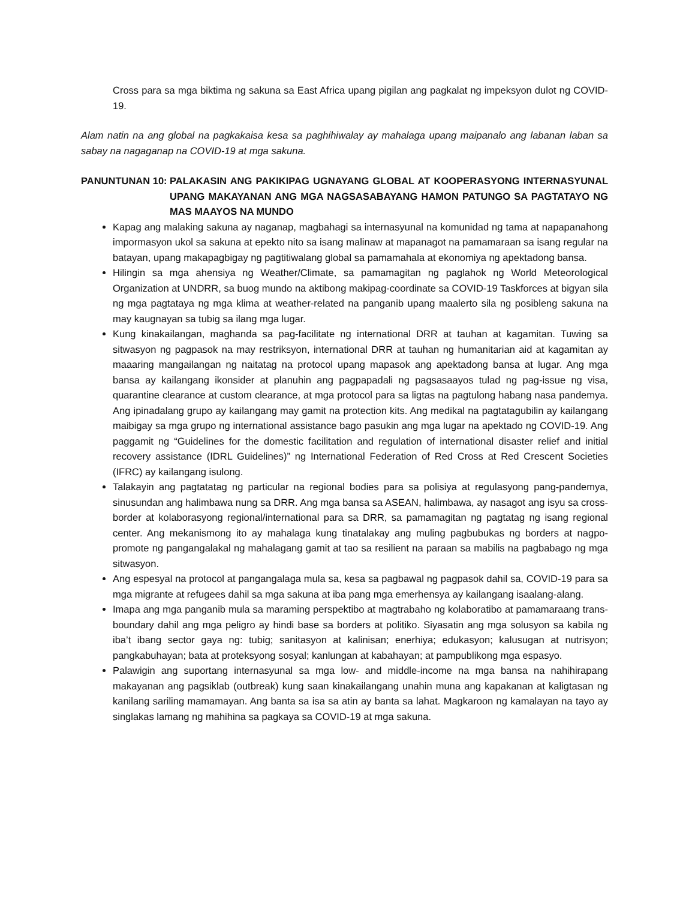Cross para sa mga biktima ng sakuna sa East Africa upang pigilan ang pagkalat ng impeksyon dulot ng COVID-19.
Alam natin na ang global na pagkakaisa kesa sa paghihiwalay ay mahalaga upang maipanalo ang labanan laban sa sabay na nagaganap na COVID-19 at mga sakuna.
PANUNTUNAN 10: PALAKASIN ANG PAKIKIPAG UGNAYANG GLOBAL AT KOOPERASYONG INTERNASYUNAL UPANG MAKAYANAN ANG MGA NAGSASABAYANG HAMON PATUNGO SA PAGTATAYO NG MAS MAAYOS NA MUNDO
Kapag ang malaking sakuna ay naganap, magbahagi sa internasyunal na komunidad ng tama at napapanahong impormasyon ukol sa sakuna at epekto nito sa isang malinaw at mapanagot na pamamaraan sa isang regular na batayan, upang makapagbigay ng pagtitiwalang global sa pamamahala at ekonomiya ng apektadong bansa.
Hilingin sa mga ahensiya ng Weather/Climate, sa pamamagitan ng paglahok ng World Meteorological Organization at UNDRR, sa buog mundo na aktibong makipag-coordinate sa COVID-19 Taskforces at bigyan sila ng mga pagtataya ng mga klima at weather-related na panganib upang maalerto sila ng posibleng sakuna na may kaugnayan sa tubig sa ilang mga lugar.
Kung kinakailangan, maghanda sa pag-facilitate ng international DRR at tauhan at kagamitan. Tuwing sa sitwasyon ng pagpasok na may restriksyon, international DRR at tauhan ng humanitarian aid at kagamitan ay maaaring mangailangan ng naitatag na protocol upang mapasok ang apektadong bansa at lugar. Ang mga bansa ay kailangang ikonsider at planuhin ang pagpapadali ng pagsasaayos tulad ng pag-issue ng visa, quarantine clearance at custom clearance, at mga protocol para sa ligtas na pagtulong habang nasa pandemya. Ang ipinadalang grupo ay kailangang may gamit na protection kits. Ang medikal na pagtatagubilin ay kailangang maibigay sa mga grupo ng international assistance bago pasukin ang mga lugar na apektado ng COVID-19. Ang paggamit ng “Guidelines for the domestic facilitation and regulation of international disaster relief and initial recovery assistance (IDRL Guidelines)” ng International Federation of Red Cross at Red Crescent Societies (IFRC) ay kailangang isulong.
Talakayin ang pagtatatag ng particular na regional bodies para sa polisiya at regulasyong pang-pandemya, sinusundan ang halimbawa nung sa DRR. Ang mga bansa sa ASEAN, halimbawa, ay nasagot ang isyu sa cross-border at kolaborasyong regional/international para sa DRR, sa pamamagitan ng pagtatag ng isang regional center. Ang mekanismong ito ay mahalaga kung tinatalakay ang muling pagbubukas ng borders at nagpo-promote ng pangangalakal ng mahalagang gamit at tao sa resilient na paraan sa mabilis na pagbabago ng mga sitwasyon.
Ang espesyal na protocol at pangangalaga mula sa, kesa sa pagbawal ng pagpasok dahil sa, COVID-19 para sa mga migrante at refugees dahil sa mga sakuna at iba pang mga emerhensya ay kailangang isaalang-alang.
Imapa ang mga panganib mula sa maraming perspektibo at magtrabaho ng kolaboratibo at pamamaraang trans-boundary dahil ang mga peligro ay hindi base sa borders at politiko. Siyasatin ang mga solusyon sa kabila ng iba’t ibang sector gaya ng: tubig; sanitasyon at kalinisan; enerhiya; edukasyon; kalusugan at nutrisyon; pangkabuhayan; bata at proteksyong sosyal; kanlungan at kabahayan; at pampublikong mga espasyo.
Palawigin ang suportang internasyunal sa mga low- and middle-income na mga bansa na nahihirapang makayanan ang pagsiklab (outbreak) kung saan kinakailangang unahin muna ang kapakanan at kaligtasan ng kanilang sariling mamamayan. Ang banta sa isa sa atin ay banta sa lahat. Magkaroon ng kamalayan na tayo ay singlakas lamang ng mahihina sa pagkaya sa COVID-19 at mga sakuna.